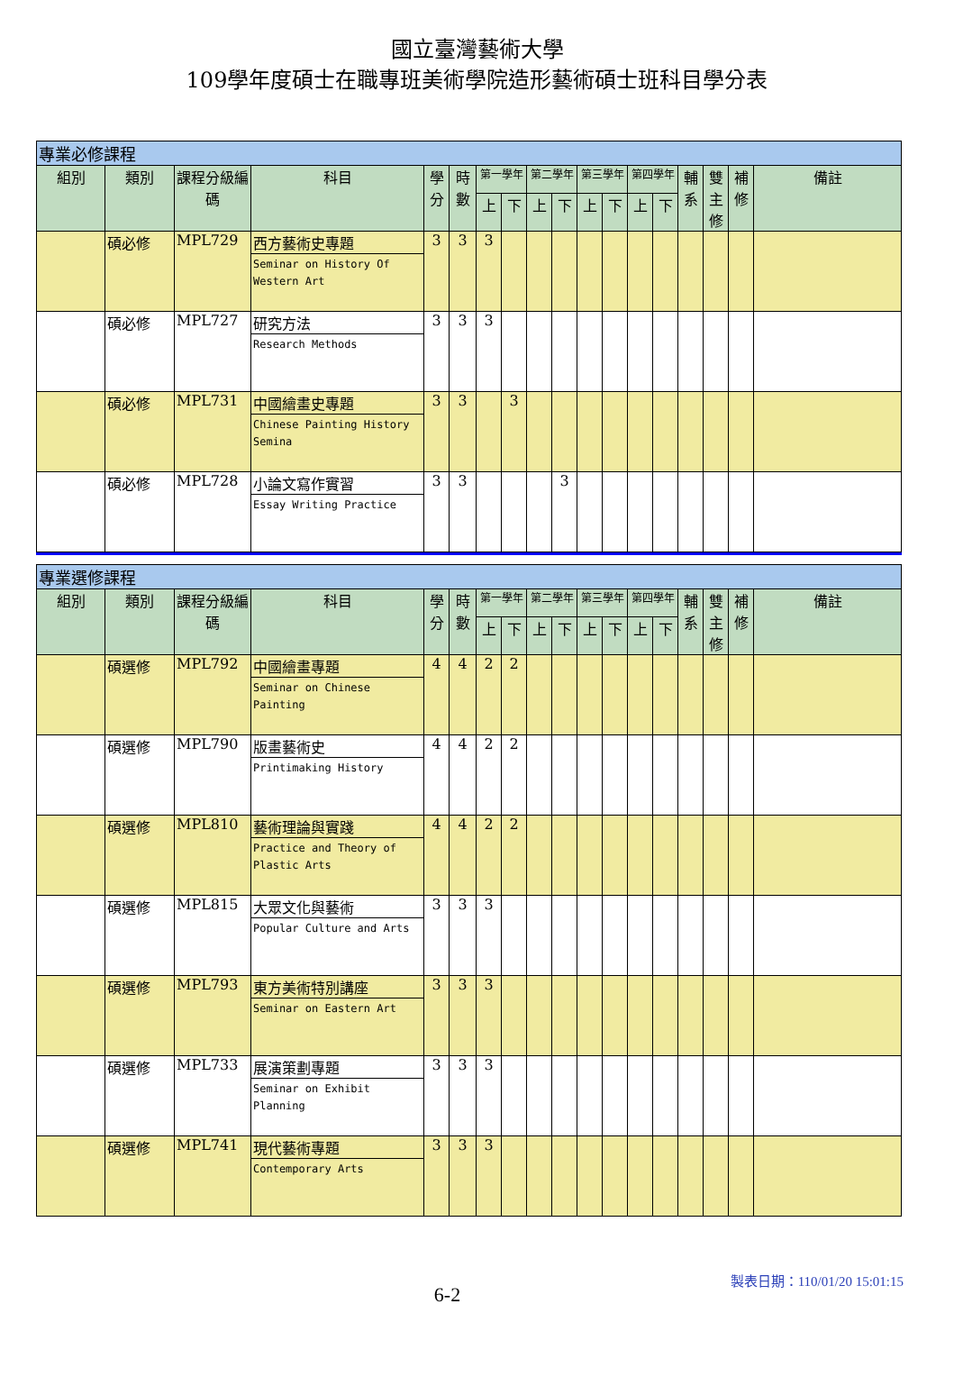國立臺灣藝術大學
109學年度碩士在職專班美術學院造形藝術碩士班科目學分表
| 專業必修課程 | | | | | | | | | | | | | | | | | |
| --- | --- | --- | --- | --- | --- | --- | --- | --- | --- | --- | --- | --- | --- | --- | --- | --- | --- |
| 組別 | 類別 | 課程分級編碼 | 科目 | 學分 | 時數 | 第一學年 | | 第二學年 | | 第三學年 | | 第四學年 | | 輔系 | 雙主修 | 補修 | 備註 |
| | | | | | | 上 | 下 | 上 | 下 | 上 | 下 | 上 | 下 | | | | |
| | 碩必修 | MPL729 | 西方藝術史專題 Seminar on History Of Western Art | 3 | 3 | 3 | | | | | | | | | | | |
| | 碩必修 | MPL727 | 研究方法 Research Methods | 3 | 3 | 3 | | | | | | | | | | | |
| | 碩必修 | MPL731 | 中國繪畫史專題 Chinese Painting History Semina | 3 | 3 | | 3 | | | | | | | | | | |
| | 碩必修 | MPL728 | 小論文寫作實習 Essay Writing Practice | 3 | 3 | | | | 3 | | | | | | | | |
| 專業選修課程 | | | | | | | | | | | | | | | | | |
| --- | --- | --- | --- | --- | --- | --- | --- | --- | --- | --- | --- | --- | --- | --- | --- | --- | --- |
| 組別 | 類別 | 課程分級編碼 | 科目 | 學分 | 時數 | 第一學年 | | 第二學年 | | 第三學年 | | 第四學年 | | 輔系 | 雙主修 | 補修 | 備註 |
| | | | | | | 上 | 下 | 上 | 下 | 上 | 下 | 上 | 下 | | | | |
| | 碩選修 | MPL792 | 中國繪畫專題 Seminar on Chinese Painting | 4 | 4 | 2 | 2 | | | | | | | | | | |
| | 碩選修 | MPL790 | 版畫藝術史 Printimaking History | 4 | 4 | 2 | 2 | | | | | | | | | | |
| | 碩選修 | MPL810 | 藝術理論與實踐 Practice and Theory of Plastic Arts | 4 | 4 | 2 | 2 | | | | | | | | | | |
| | 碩選修 | MPL815 | 大眾文化與藝術 Popular Culture and Arts | 3 | 3 | 3 | | | | | | | | | | | |
| | 碩選修 | MPL793 | 東方美術特別講座 Seminar on Eastern Art | 3 | 3 | 3 | | | | | | | | | | | |
| | 碩選修 | MPL733 | 展演策劃專題 Seminar on Exhibit Planning | 3 | 3 | 3 | | | | | | | | | | | |
| | 碩選修 | MPL741 | 現代藝術專題 Contemporary Arts | 3 | 3 | 3 | | | | | | | | | | | |
6-2
製表日期：110/01/20 15:01:15